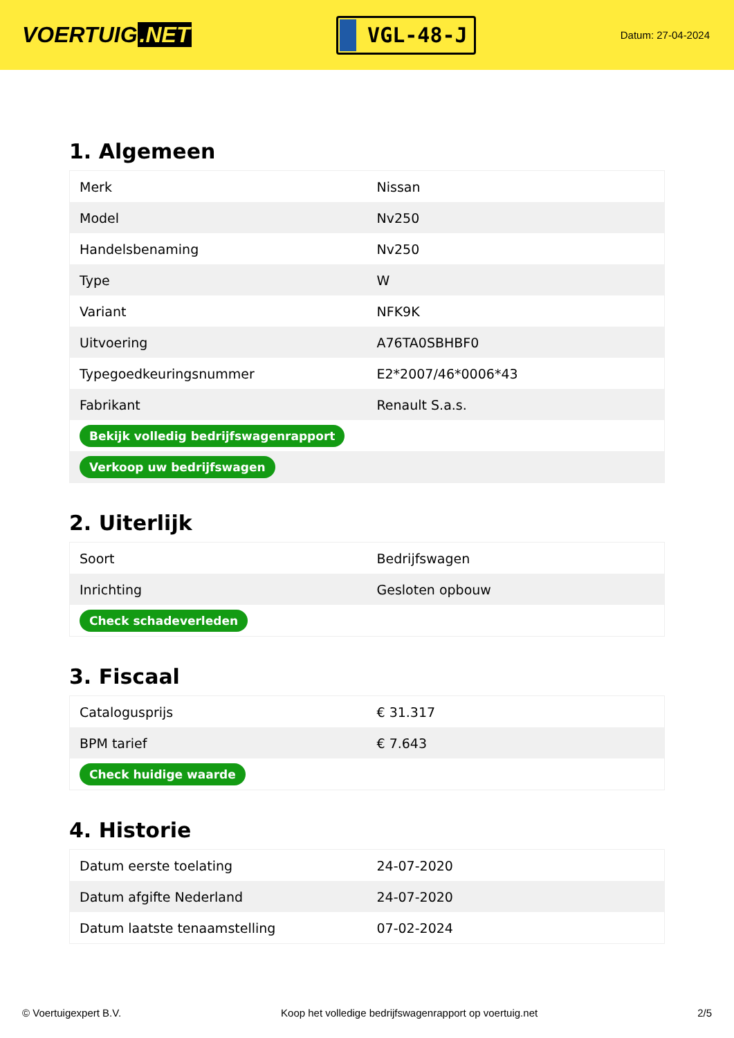VOERTUIG.NET
VGL-48-J
Datum: 27-04-2024
1. Algemeen
| Merk | Nissan |
| Model | Nv250 |
| Handelsbenaming | Nv250 |
| Type | W |
| Variant | NFK9K |
| Uitvoering | A76TA0SBHBF0 |
| Typegoedkeuringsnummer | E2*2007/46*0006*43 |
| Fabrikant | Renault S.a.s. |
| Bekijk volledig bedrijfswagenrapport | |
| Verkoop uw bedrijfswagen | |
2. Uiterlijk
| Soort | Bedrijfswagen |
| Inrichting | Gesloten opbouw |
| Check schadeverleden | |
3. Fiscaal
| Catalogusprijs | € 31.317 |
| BPM tarief | € 7.643 |
| Check huidige waarde | |
4. Historie
| Datum eerste toelating | 24-07-2020 |
| Datum afgifte Nederland | 24-07-2020 |
| Datum laatste tenaamstelling | 07-02-2024 |
© Voertuigexpert B.V. Koop het volledige bedrijfswagenrapport op voertuig.net 2/5